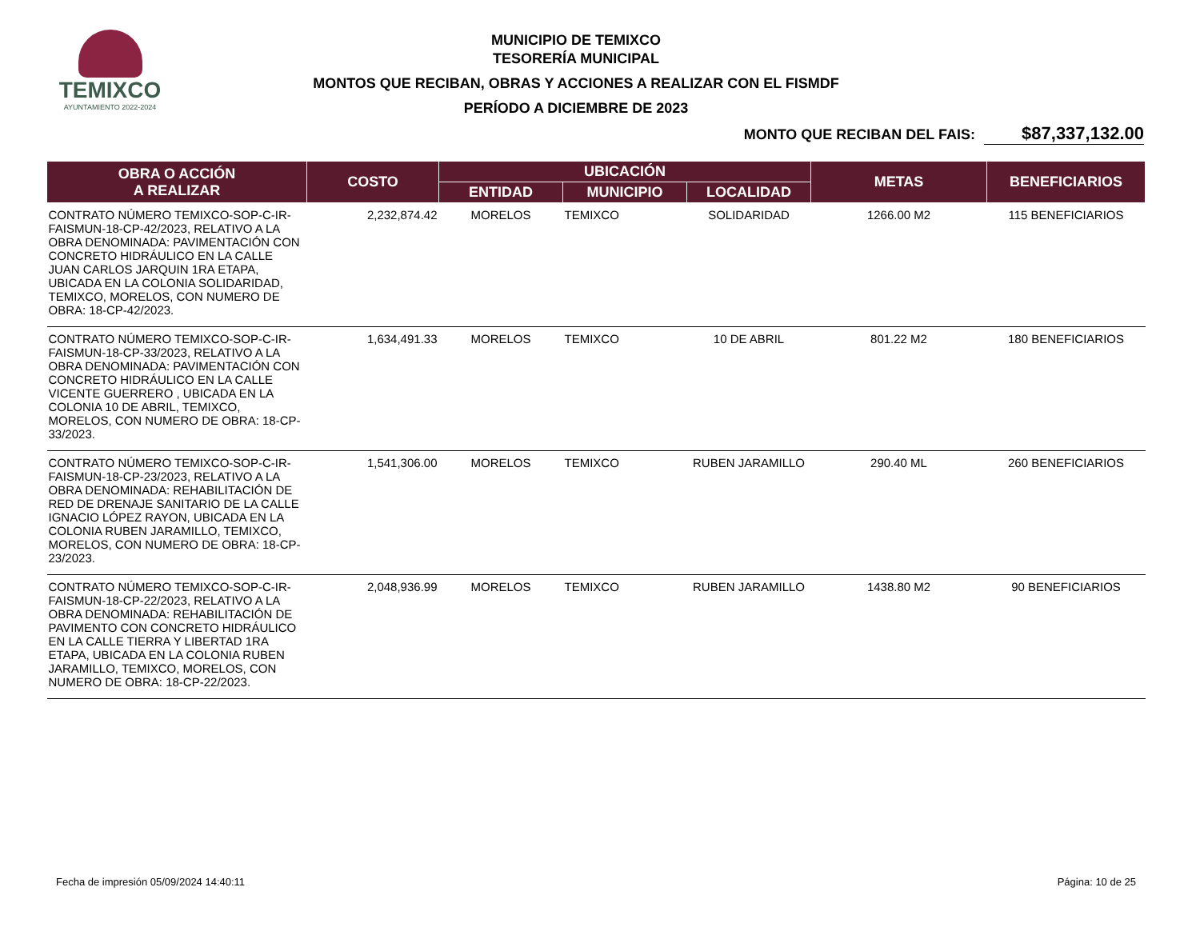TEMIXCO
AYUNTAMIENTO 2022-2024
MUNICIPIO DE TEMIXCO
TESORERÍA MUNICIPAL
MONTOS QUE RECIBAN, OBRAS Y ACCIONES A REALIZAR CON EL FISMDF
PERÍODO A DICIEMBRE DE 2023
MONTO QUE RECIBAN DEL FAIS: $87,337,132.00
| OBRA O ACCIÓN A REALIZAR | COSTO | UBICACIÓN | | | METAS | BENEFICIARIOS |
| --- | --- | --- | --- | --- | --- | --- |
| | | ENTIDAD | MUNICIPIO | LOCALIDAD | | |
| CONTRATO NÚMERO TEMIXCO-SOP-C-IR-FAISMUN-18-CP-42/2023, RELATIVO A LA OBRA DENOMINADA: PAVIMENTACIÓN CON CONCRETO HIDRÁULICO EN LA CALLE JUAN CARLOS JARQUIN 1RA ETAPA, UBICADA EN LA COLONIA SOLIDARIDAD, TEMIXCO, MORELOS, CON NUMERO DE OBRA: 18-CP-42/2023. | 2,232,874.42 | MORELOS | TEMIXCO | SOLIDARIDAD | 1266.00 M2 | 115 BENEFICIARIOS |
| CONTRATO NÚMERO TEMIXCO-SOP-C-IR-FAISMUN-18-CP-33/2023, RELATIVO A LA OBRA DENOMINADA: PAVIMENTACIÓN CON CONCRETO HIDRÁULICO EN LA CALLE VICENTE GUERRERO , UBICADA EN LA COLONIA 10 DE ABRIL, TEMIXCO, MORELOS, CON NUMERO DE OBRA: 18-CP-33/2023. | 1,634,491.33 | MORELOS | TEMIXCO | 10 DE ABRIL | 801.22 M2 | 180 BENEFICIARIOS |
| CONTRATO NÚMERO TEMIXCO-SOP-C-IR-FAISMUN-18-CP-23/2023, RELATIVO A LA OBRA DENOMINADA: REHABILITACIÓN DE RED DE DRENAJE SANITARIO DE LA CALLE IGNACIO LÓPEZ RAYON, UBICADA EN LA COLONIA RUBEN JARAMILLO, TEMIXCO, MORELOS, CON NUMERO DE OBRA: 18-CP-23/2023. | 1,541,306.00 | MORELOS | TEMIXCO | RUBEN JARAMILLO | 290.40 ML | 260 BENEFICIARIOS |
| CONTRATO NÚMERO TEMIXCO-SOP-C-IR-FAISMUN-18-CP-22/2023, RELATIVO A LA OBRA DENOMINADA: REHABILITACIÓN DE PAVIMENTO CON CONCRETO HIDRÁULICO EN LA CALLE TIERRA Y LIBERTAD 1RA ETAPA, UBICADA EN LA COLONIA RUBEN JARAMILLO, TEMIXCO, MORELOS, CON NUMERO DE OBRA: 18-CP-22/2023. | 2,048,936.99 | MORELOS | TEMIXCO | RUBEN JARAMILLO | 1438.80 M2 | 90 BENEFICIARIOS |
Fecha de impresión 05/09/2024 14:40:11 Página: 10 de 25